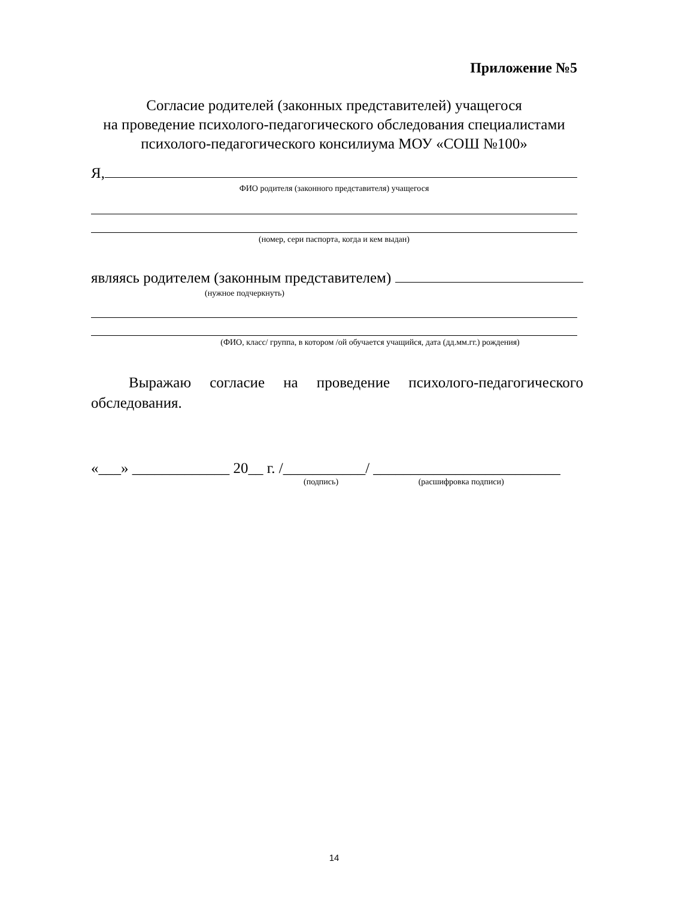Приложение №5
Согласие родителей (законных представителей) учащегося
на проведение психолого-педагогического обследования специалистами
психолого-педагогического консилиума МОУ «СОШ №100»
Я,
ФИО родителя (законного представителя) учащегося
(номер, сери паспорта, когда и кем выдан)
являясь родителем (законным представителем)
(нужное подчеркнуть)
(ФИО, класс/ группа, в котором /ой обучается учащийся, дата (дд.мм.гг.) рождения)
Выражаю согласие на проведение психолого-педагогического обследования.
«___» _____________ 20__ г. /___________/ _________________________
(подпись) (расшифровка подписи)
14